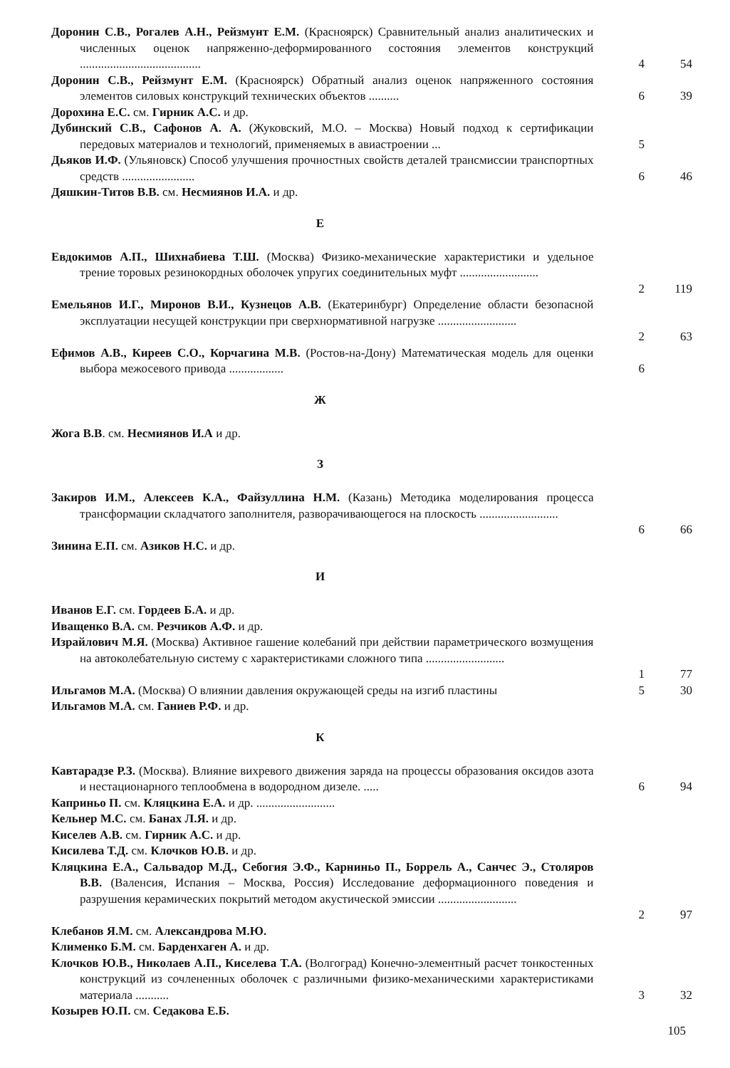Доронин С.В., Рогалев А.Н., Рейзмунт Е.М. (Красноярск) Сравнительный анализ аналитических и численных оценок напряженно-деформированного состояния элементов конструкций ........................................
4
54
Доронин С.В., Рейзмунт Е.М. (Красноярск) Обратный анализ оценок напряженного состояния элементов силовых конструкций технических объектов ..........
6
39
Дорохина Е.С. см. Гирник А.С. и др.
Дубинский С.В., Сафонов А. А. (Жуковский, М.О. – Москва) Новый подход к сертификации передовых материалов и технологий, применяемых в авиастроении ...
5
Дьяков И.Ф. (Ульяновск) Способ улучшения прочностных свойств деталей трансмиссии транспортных средств ........................
6
46
Дяшкин-Титов В.В. см. Несмиянов И.А. и др.
Е
Евдокимов А.П., Шихнабиева Т.Ш. (Москва) Физико-механические характеристики и удельное трение торовых резинокордных оболочек упругих соединительных муфт ..........................
2
119
Емельянов И.Г., Миронов В.И., Кузнецов А.В. (Екатеринбург) Определение области безопасной эксплуатации несущей конструкции при сверхнормативной нагрузке ..........................
2
63
Ефимов А.В., Киреев С.О., Корчагина М.В. (Ростов-на-Дону) Математическая модель для оценки выбора межосевого привода ..................
6
Ж
Жога В.В. см. Несмиянов И.А и др.
З
Закиров И.М., Алексеев К.А., Файзуллина Н.М. (Казань) Методика моделирования процесса трансформации складчатого заполнителя, разворачивающегося на плоскость ..........................
6
66
Зинина Е.П. см. Азиков Н.С. и др.
И
Иванов Е.Г. см. Гордеев Б.А. и др.
Иващенко В.А. см. Резчиков А.Ф. и др.
Израйлович М.Я. (Москва) Активное гашение колебаний при действии параметрического возмущения на автоколебательную систему с характеристиками сложного типа ..........................
1
77
Ильгамов М.А. (Москва) О влиянии давления окружающей среды на изгиб пластины
5 30
Ильгамов М.А. см. Ганиев Р.Ф. и др.
К
Кавтарадзе Р.З. (Москва). Влияние вихревого движения заряда на процессы образования оксидов азота и нестационарного теплообмена в водородном дизеле. .....
6
94
Каприньо П. см. Кляцкина Е.А. и др. ..........................
Кельнер М.С. см. Банах Л.Я. и др.
Киселев А.В. см. Гирник А.С. и др.
Кисилева Т.Д. см. Клочков Ю.В. и др.
Кляцкина Е.А., Сальвадор М.Д., Себогия Э.Ф., Карниньо П., Боррель А., Санчес Э., Столяров В.В. (Валенсия, Испания – Москва, Россия) Исследование деформационного поведения и разрушения керамических покрытий методом акустической эмиссии ..........................
2
97
Клебанов Я.М. см. Александрова М.Ю.
Клименко Б.М. см. Барденхаген А. и др.
Клочков Ю.В., Николаев А.П., Киселева Т.А. (Волгоград) Конечно-элементный расчет тонкостенных конструкций из сочлененных оболочек с различными физико-механическими характеристиками материала ...........
3
32
Козырев Ю.П. см. Седакова Е.Б.
105